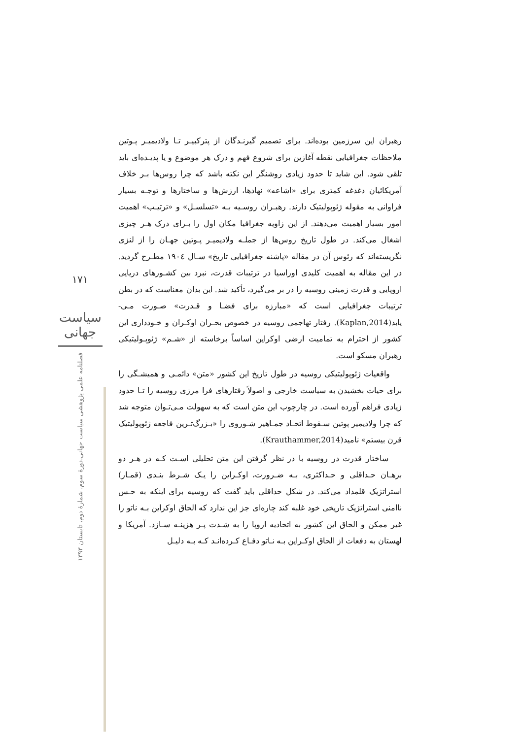۱۷۱
سیاست جهانی
فصلنامه علمی پژوهشی سیاست جهانی،دورهٔ سوم، شمارهٔ دوم، تابستان ۱۳۹۳
رهبران این سرزمین بوده‌اند. برای تصمیم گیرنـدگان از پترکبیـر تـا ولادیمیـر پـوتین ملاحظات جغرافیایی نقطه آغازین برای شروع فهم و درک هر موضوع و یا پدیـده‌ای باید تلقی شود. این شاید تا حدود زیادی روشنگر این نکته باشد که چرا روس‌ها بـر خلاف آمریکائیان دغدغه کمتری برای «اشاعه» نهادها، ارزش‌ها و ساختارها و توجـه بسیار فراوانی به مقوله ژئوپولیتیک دارند. رهبـران روسـیه بـه «تسلسـل» و «ترتیـب» اهمیت امور بسیار اهمیت می‌دهند. از این زاویه جغرافیا مکان اول را بـرای درک هـر چیزی اشغال می‌کند. در طول تاریخ روس‌ها از جملـه ولادیمیـر پـوتین جهـان را از لنزی نگریسته‌اند که رئوس آن در مقاله «پاشنه جغرافیایی تاریخ» سـال ۱۹۰٤ مطـرح گردید. در این مقاله به اهمیت کلیدی اوراسیا در ترتیبات قدرت، نبرد بین کشـورهای دریایی اروپایی و قدرت زمینی روسیه را در بر می‌گیرد، تأکید شد. این بدان معناست که در بطن ترتیبات جغرافیایی است که «مبارزه برای فضـا و قـدرت» صـورت مـی-یابد(Kaplan,2014). رفتار تهاجمی روسیه در خصوص بحـران اوکـران و خـودداری این کشور از احترام به تمامیت ارضی اوکراین اساساً برخاسته از «شـم» ژئوپـولیتیکی رهبران مسکو است.
واقعیات ژئوپولیتیکی روسیه در طول تاریخ این کشور «متن» دائمـی و همیشـگی را برای حیات بخشیدن به سیاست خارجی و اصولاً رفتارهای فرا مرزی روسیه را تـا حدود زیادی فراهم آورده است. در چارچوب این متن است که به سهولت مـی‌تـوان متوجه شد که چرا ولادیمیر پوتین سـقوط اتحـاد جمـاهیر شـوروی را «بـزرگ‌تـرین فاجعه ژئوپولیتیک قرن بیستم» نامید(Krauthammer,2014).
ساختار قدرت در روسیه با در نظر گرفتن این متن تحلیلی اسـت کـه در هـر دو برهـان حـداقلی و حـداکثری، بـه ضـرورت، اوکـراین را یـک شـرط بنـدی (قمـار) استراتژیک قلمداد می‌کند. در شکل حداقلی باید گفت که روسیه برای اینکه به حـس ناامنی استراتژیک تاریخی خود غلبه کند چاره‌ای جز این ندارد که الحاق اوکراین بـه ناتو را غیر ممکن و الحاق این کشور به اتحادیه اروپا را به شـدت پـر هزینـه سـازد. آمریکا و لهستان به دفعات از الحاق اوکـراین بـه نـاتو دفـاع کـرده‌انـد کـه بـه دلیـل